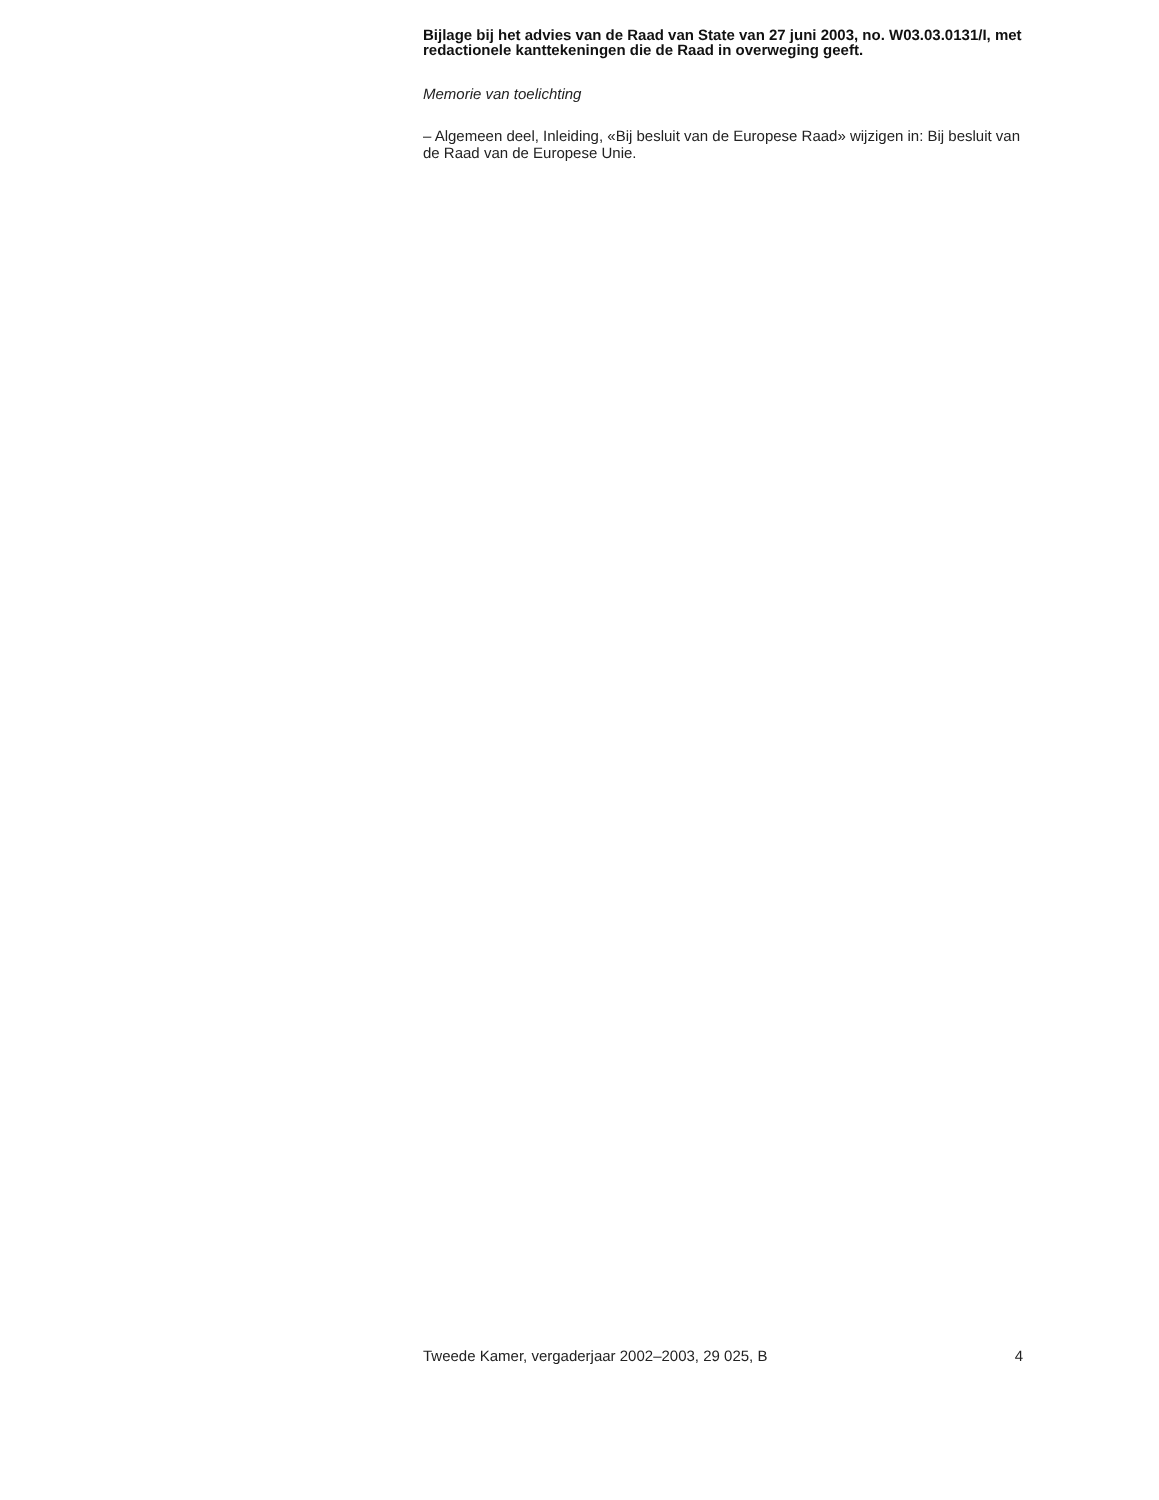Bijlage bij het advies van de Raad van State van 27 juni 2003, no. W03.03.0131/I, met redactionele kanttekeningen die de Raad in overweging geeft.
Memorie van toelichting
– Algemeen deel, Inleiding, «Bij besluit van de Europese Raad» wijzigen in: Bij besluit van de Raad van de Europese Unie.
Tweede Kamer, vergaderjaar 2002–2003, 29 025, B 4